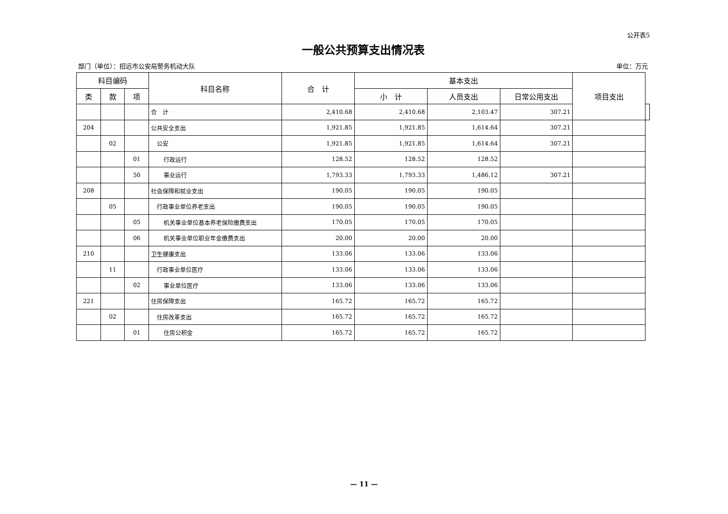公开表5
一般公共预算支出情况表
部门（单位）：招远市公安局警务机动大队 单位：万元
| 科目编码 | | | 科目名称 | 合 计 | 基本支出 | | | 项目支出 | |
| --- | --- | --- | --- | --- | --- | --- | --- | --- | --- |
| 类 | 款 | 项 | | | | 小 计 | 人员支出 | | 日常公用支出 |
| | | | 合 计 | 2,410.68 | 2,410.68 | 2,103.47 | 307.21 | | |
| 204 | | | 公共安全支出 | 1,921.85 | 1,921.85 | 1,614.64 | 307.21 | | |
| | 02 | | 公安 | 1,921.85 | 1,921.85 | 1,614.64 | 307.21 | | |
| | | 01 | 行政运行 | 128.52 | 128.52 | 128.52 | | | |
| | | 50 | 事业运行 | 1,793.33 | 1,793.33 | 1,486.12 | 307.21 | | |
| 208 | | | 社会保障和就业支出 | 190.05 | 190.05 | 190.05 | | | |
| | 05 | | 行政事业单位养老支出 | 190.05 | 190.05 | 190.05 | | | |
| | | 05 | 机关事业单位基本养老保险缴费支出 | 170.05 | 170.05 | 170.05 | | | |
| | | 06 | 机关事业单位职业年金缴费支出 | 20.00 | 20.00 | 20.00 | | | |
| 210 | | | 卫生健康支出 | 133.06 | 133.06 | 133.06 | | | |
| | 11 | | 行政事业单位医疗 | 133.06 | 133.06 | 133.06 | | | |
| | | 02 | 事业单位医疗 | 133.06 | 133.06 | 133.06 | | | |
| 221 | | | 住房保障支出 | 165.72 | 165.72 | 165.72 | | | |
| | 02 | | 住房改革支出 | 165.72 | 165.72 | 165.72 | | | |
| | | 01 | 住房公积金 | 165.72 | 165.72 | 165.72 | | | |
— 11 —